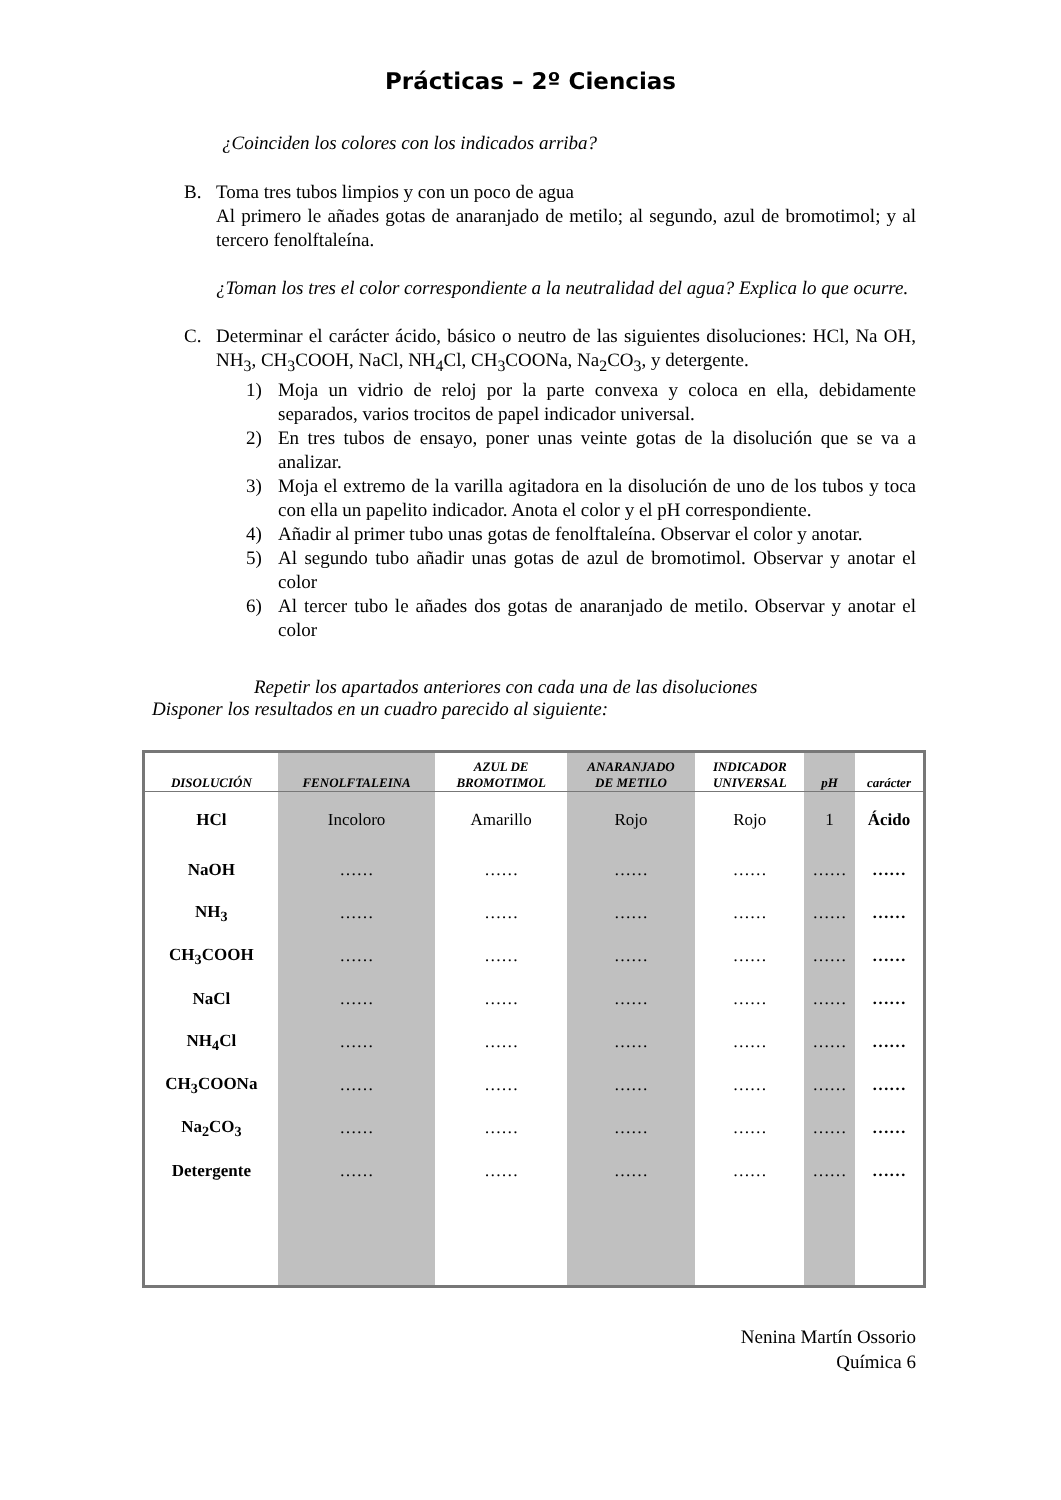Prácticas – 2º Ciencias
¿Coinciden los colores con los indicados arriba?
B. Toma tres tubos limpios y con un poco de agua
Al primero le añades gotas de anaranjado de metilo; al segundo, azul de bromotimol; y al tercero fenolftaleína.
¿Toman los tres el color correspondiente a la neutralidad del agua? Explica lo que ocurre.
C. Determinar el carácter ácido, básico o neutro de las siguientes disoluciones: HCl, Na OH, NH<sub>3</sub>, CH<sub>3</sub>COOH, NaCl, NH<sub>4</sub>Cl, CH<sub>3</sub>COONa, Na<sub>2</sub>CO<sub>3</sub>, y detergente.
1) Moja un vidrio de reloj por la parte convexa y coloca en ella, debidamente separados, varios trocitos de papel indicador universal.
2) En tres tubos de ensayo, poner unas veinte gotas de la disolución que se va a analizar.
3) Moja el extremo de la varilla agitadora en la disolución de uno de los tubos y toca con ella un papelito indicador. Anota el color y el pH correspondiente.
4) Añadir al primer tubo unas gotas de fenolftaleína. Observar el color y anotar.
5) Al segundo tubo añadir unas gotas de azul de bromotimol. Observar y anotar el color
6) Al tercer tubo le añades dos gotas de anaranjado de metilo. Observar y anotar el color
Repetir los apartados anteriores con cada una de las disoluciones
Disponer los resultados en un cuadro parecido al siguiente:
| DISOLUCIÓN | FENOLFTALEINA | AZUL DE BROMOTIMOL | ANARANJADO DE METILO | INDICADOR UNIVERSAL | pH | carácter |
| --- | --- | --- | --- | --- | --- | --- |
| HCl | Incoloro | Amarillo | Rojo | Rojo | 1 | Ácido |
| NaOH | …… | …… | …… | …… | …… | …… |
| NH<sub>3</sub> | …… | …… | …… | …… | …… | …… |
| CH<sub>3</sub>COOH | …… | …… | …… | …… | …… | …… |
| NaCl | …… | …… | …… | …… | …… | …… |
| NH<sub>4</sub>Cl | …… | …… | …… | …… | …… | …… |
| CH<sub>3</sub>COONa | …… | …… | …… | …… | …… | …… |
| Na<sub>2</sub>CO<sub>3</sub> | …… | …… | …… | …… | …… | …… |
| Detergente | …… | …… | …… | …… | …… | …… |
Nenina Martín Ossorio
Química 6